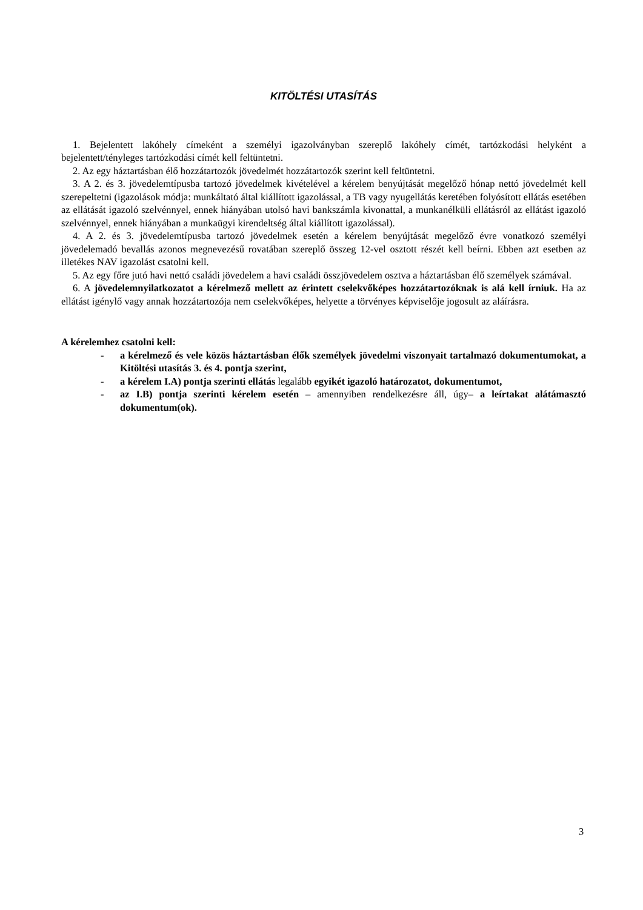KITÖLTÉSI UTASÍTÁS
1. Bejelentett lakóhely címeként a személyi igazolványban szereplő lakóhely címét, tartózkodási helyként a bejelentett/tényleges tartózkodási címét kell feltüntetni.
2. Az egy háztartásban élő hozzátartozók jövedelmét hozzátartozók szerint kell feltüntetni.
3. A 2. és 3. jövedelemtípusba tartozó jövedelmek kivételével a kérelem benyújtását megelőző hónap nettó jövedelmét kell szerepeltetni (igazolások módja: munkáltató által kiállított igazolással, a TB vagy nyugellátás keretében folyósított ellátás esetében az ellátását igazoló szelvénnyel, ennek hiányában utolsó havi bankszámla kivonattal, a munkanélküli ellátásról az ellátást igazoló szelvénnyel, ennek hiányában a munkaügyi kirendeltség által kiállított igazolással).
4. A 2. és 3. jövedelemtípusba tartozó jövedelmek esetén a kérelem benyújtását megelőző évre vonatkozó személyi jövedelemadó bevallás azonos megnevezésű rovatában szereplő összeg 12-vel osztott részét kell beírni. Ebben azt esetben az illetékes NAV igazolást csatolni kell.
5. Az egy főre jutó havi nettó családi jövedelem a havi családi összjövedelem osztva a háztartásban élő személyek számával.
6. A jövedelemnyilatkozatot a kérelmező mellett az érintett cselekvőképes hozzátartozóknak is alá kell írniuk. Ha az ellátást igénylő vagy annak hozzátartozója nem cselekvőképes, helyette a törvényes képviselője jogosult az aláírásra.
A kérelemhez csatolni kell:
- a kérelmező és vele közös háztartásban élők személyek jövedelmi viszonyait tartalmazó dokumentumokat, a Kitöltési utasítás 3. és 4. pontja szerint,
- a kérelem I.A) pontja szerinti ellátás legalább egyikét igazoló határozatot, dokumentumot,
- az I.B) pontja szerinti kérelem esetén – amennyiben rendelkezésre áll, úgy– a leírtakat alátámasztó dokumentum(ok).
3